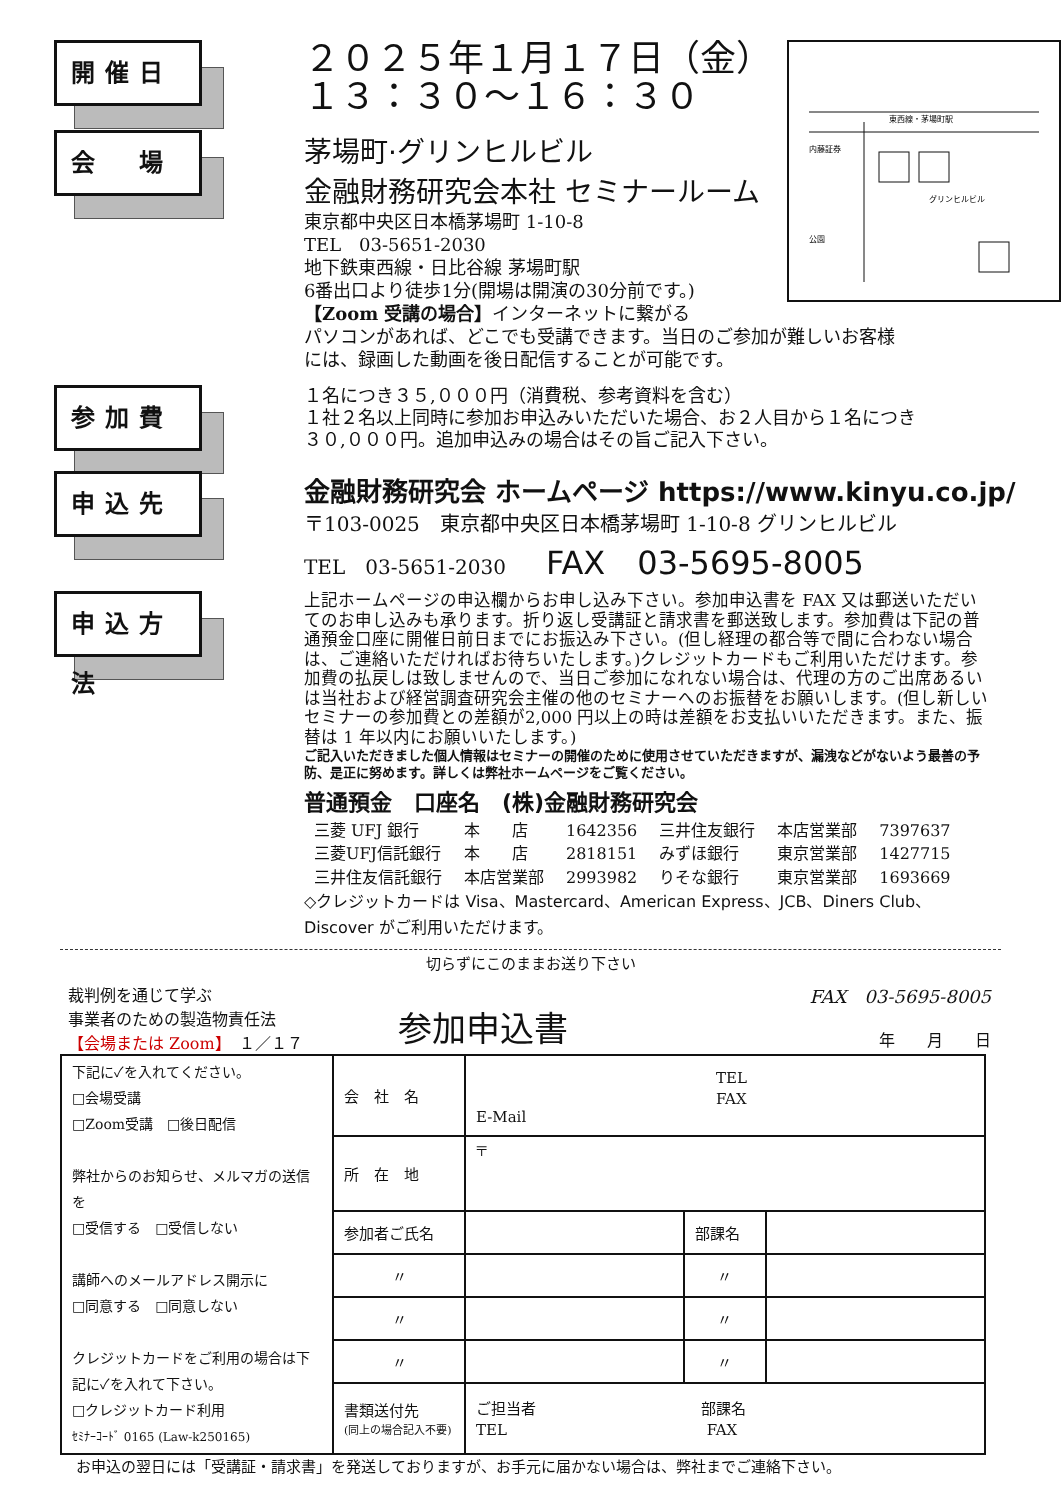開催日
２０２５年１月１７日（金）
１３：３０～１６：３０
会　場
茅場町·グリンヒルビル
金融財務研究会本社 セミナールーム
東京都中央区日本橋茅場町 1-10-8
TEL　03-5651-2030
地下鉄東西線・日比谷線 茅場町駅
6番出口より徒歩1分(開場は開演の30分前です。)
【Zoom 受講の場合】インターネットに繋がる
東西線・茅場町駅
グリンヒルビル
内藤証券
公園
パソコンがあれば、どこでも受講できます。当日のご参加が難しいお客様
には、録画した動画を後日配信することが可能です。
参加費
１名につき３５,０００円（消費税、参考資料を含む）
１社２名以上同時に参加お申込みいただいた場合、お２人目から１名につき
３０,０００円。追加申込みの場合はその旨ご記入下さい。
申込先
金融財務研究会 ホームページ https://www.kinyu.co.jp/
〒103-0025　東京都中央区日本橋茅場町 1-10-8 グリンヒルビル
TEL　03-5651-2030　　FAX　03-5695-8005
申込方法
上記ホームページの申込欄からお申し込み下さい。参加申込書を FAX 又は郵送いただいてのお申し込みも承ります。折り返し受講証と請求書を郵送致します。参加費は下記の普通預金口座に開催日前日までにお振込み下さい。(但し経理の都合等で間に合わない場合は、ご連絡いただければお待ちいたします。)クレジットカードもご利用いただけます。参加費の払戻しは致しませんので、当日ご参加になれない場合は、代理の方のご出席あるいは当社および経営調査研究会主催の他のセミナーへのお振替をお願いします。(但し新しいセミナーの参加費との差額が2,000 円以上の時は差額をお支払いいただきます。また、振替は 1 年以内にお願いいたします。)
ご記入いただきました個人情報はセミナーの開催のために使用させていただきますが、漏洩などがないよう最善の予防、是正に努めます。詳しくは弊社ホームページをご覧ください。
普通預金　口座名　(株)金融財務研究会
| 三菱 UFJ 銀行 | 本 店 | 1642356 | 三井住友銀行 | 本店営業部 | 7397637 |
| 三菱UFJ信託銀行 | 本 店 | 2818151 | みずほ銀行 | 東京営業部 | 1427715 |
| 三井住友信託銀行 | 本店営業部 | 2993982 | りそな銀行 | 東京営業部 | 1693669 |
◇クレジットカードは Visa、Mastercard、American Express、JCB、Diners Club、Discover がご利用いただけます。
切らずにこのままお送り下さい
裁判例を通じて学ぶ
事業者のための製造物責任法
【会場または Zoom】　１／１７
参加申込書
FAX　03-5695-8005
年　　月　　日
| 下記に✓を入れてください。 □会場受講 □Zoom受講 □後日配信 弊社からのお知らせ、メルマガの送信を □受信する □受信しない 講師へのメールアドレス開示に □同意する □同意しない クレジットカードをご利用の場合は下記に✓を入れて下さい。 □クレジットカード利用 ｾﾐﾅｰｺｰﾄﾞ 0165 (Law-k250165) | 会 社 名 | TEL FAX E-Mail | | |
| | 所 在 地 | 〒 | | |
| | 参加者ご氏名 | | 部課名 | |
| | 〃 | | 〃 | |
| | 〃 | | 〃 | |
| | 〃 | | 〃 | |
| | 書類送付先 (同上の場合記入不要) | ご担当者 部課名 TEL FAX | | |
お申込の翌日には「受講証・請求書」を発送しておりますが、お手元に届かない場合は、弊社までご連絡下さい。